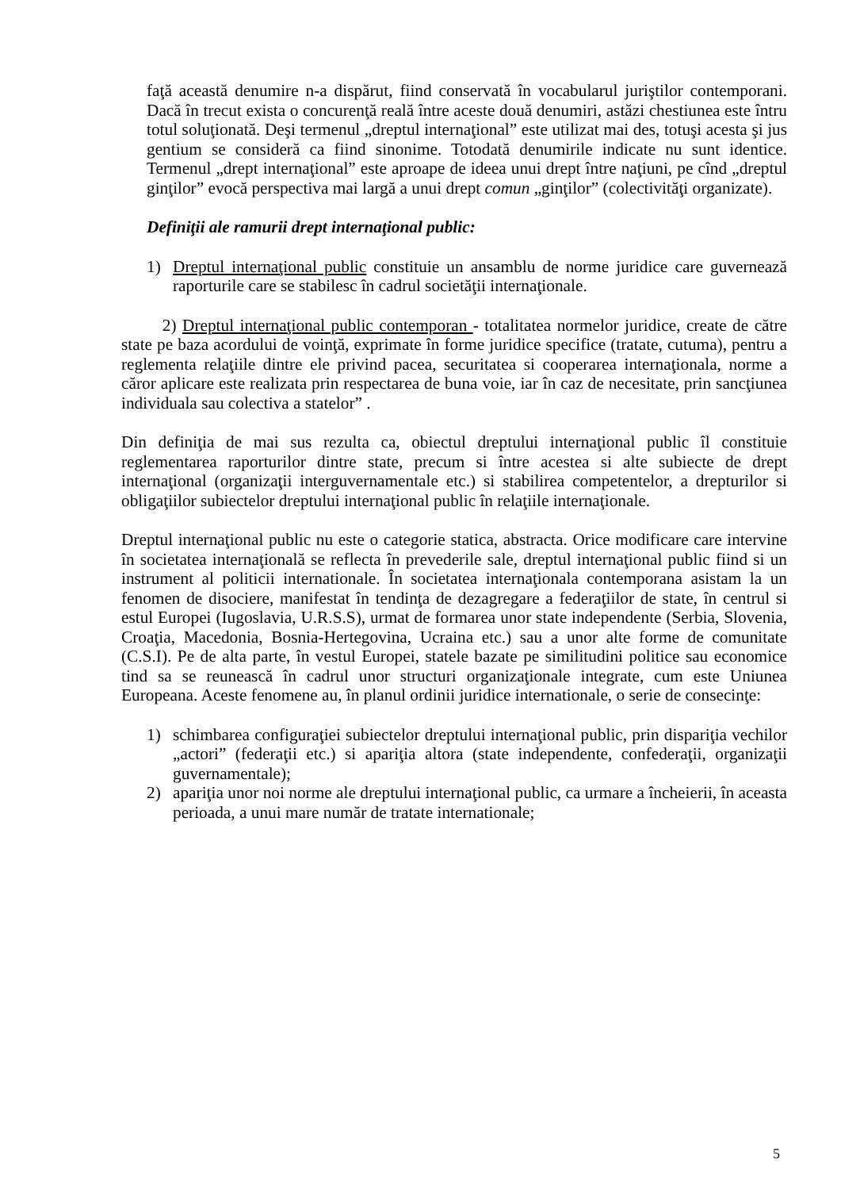faţă această denumire n-a dispărut, fiind conservată în vocabularul juriştilor contemporani. Dacă în trecut exista o concurenţă reală între aceste două denumiri, astăzi chestiunea este întru totul soluţionată. Deşi termenul „dreptul internaţional” este utilizat mai des, totuşi acesta şi jus gentium se consideră ca fiind sinonime. Totodată denumirile indicate nu sunt identice. Termenul „drept internaţional” este aproape de ideea unui drept între naţiuni, pe cînd „dreptul ginţilor” evocă perspectiva mai largă a unui drept comun „ginţilor” (colectivităţi organizate).
Definiţii ale ramurii drept internaţional public:
1) Dreptul internaţional public constituie un ansamblu de norme juridice care guvernează raporturile care se stabilesc în cadrul societăţii internaţionale.
2) Dreptul internaţional public contemporan - totalitatea normelor juridice, create de către state pe baza acordului de voinţă, exprimate în forme juridice specifice (tratate, cutuma), pentru a reglementa relaţiile dintre ele privind pacea, securitatea si cooperarea internaţionala, norme a căror aplicare este realizata prin respectarea de buna voie, iar în caz de necesitate, prin sancţiunea individuala sau colectiva a statelor” .
Din definiţia de mai sus rezulta ca, obiectul dreptului internaţional public îl constituie reglementarea raporturilor dintre state, precum si între acestea si alte subiecte de drept internaţional (organizaţii interguvernamentale etc.) si stabilirea competentelor, a drepturilor si obligaţiilor subiectelor dreptului internaţional public în relaţiile internaţionale.
Dreptul internaţional public nu este o categorie statica, abstracta. Orice modificare care intervine în societatea internaţională se reflecta în prevederile sale, dreptul internaţional public fiind si un instrument al politicii internationale. În societatea internaţionala contemporana asistam la un fenomen de disociere, manifestat în tendinţa de dezagregare a federaţiilor de state, în centrul si estul Europei (Iugoslavia, U.R.S.S), urmat de formarea unor state independente (Serbia, Slovenia, Croaţia, Macedonia, Bosnia-Hertegovina, Ucraina etc.) sau a unor alte forme de comunitate (C.S.I). Pe de alta parte, în vestul Europei, statele bazate pe similitudini politice sau economice tind sa se reunească în cadrul unor structuri organizaţionale integrate, cum este Uniunea Europeana. Aceste fenomene au, în planul ordinii juridice internationale, o serie de consecinţe:
1) schimbarea configuraţiei subiectelor dreptului internaţional public, prin dispariţia vechilor „actori” (federaţii etc.) si apariţia altora (state independente, confederaţii, organizaţii guvernamentale);
2) apariţia unor noi norme ale dreptului internaţional public, ca urmare a încheierii, în aceasta perioada, a unui mare număr de tratate internationale;
5